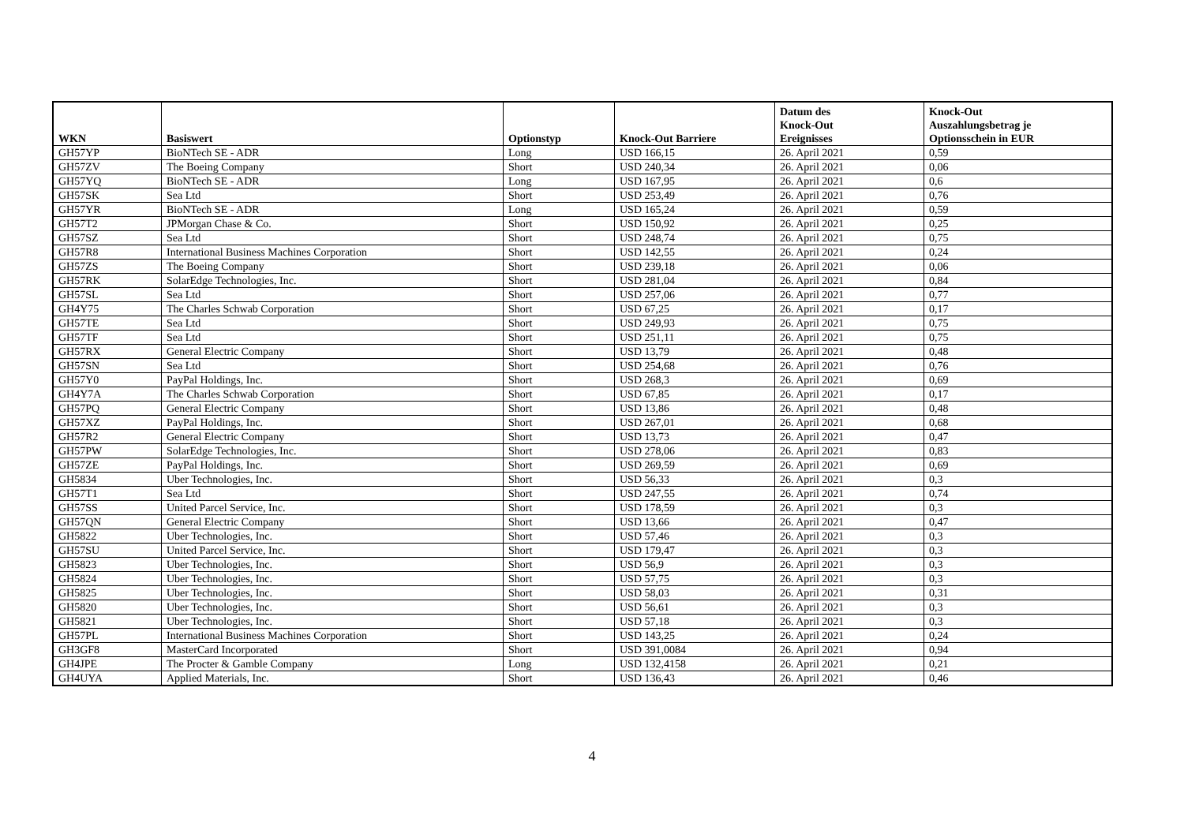| WKN | Basiswert | Optionstyp | Knock-Out Barriere | Datum des Knock-Out Ereignisses | Knock-Out Auszahlungsbetrag je Optionsschein in EUR |
| --- | --- | --- | --- | --- | --- |
| GH57YP | BioNTech SE - ADR | Long | USD 166,15 | 26. April 2021 | 0,59 |
| GH57ZV | The Boeing Company | Short | USD 240,34 | 26. April 2021 | 0,06 |
| GH57YQ | BioNTech SE - ADR | Long | USD 167,95 | 26. April 2021 | 0,6 |
| GH57SK | Sea Ltd | Short | USD 253,49 | 26. April 2021 | 0,76 |
| GH57YR | BioNTech SE - ADR | Long | USD 165,24 | 26. April 2021 | 0,59 |
| GH57T2 | JPMorgan Chase & Co. | Short | USD 150,92 | 26. April 2021 | 0,25 |
| GH57SZ | Sea Ltd | Short | USD 248,74 | 26. April 2021 | 0,75 |
| GH57R8 | International Business Machines Corporation | Short | USD 142,55 | 26. April 2021 | 0,24 |
| GH57ZS | The Boeing Company | Short | USD 239,18 | 26. April 2021 | 0,06 |
| GH57RK | SolarEdge Technologies, Inc. | Short | USD 281,04 | 26. April 2021 | 0,84 |
| GH57SL | Sea Ltd | Short | USD 257,06 | 26. April 2021 | 0,77 |
| GH4Y75 | The Charles Schwab Corporation | Short | USD 67,25 | 26. April 2021 | 0,17 |
| GH57TE | Sea Ltd | Short | USD 249,93 | 26. April 2021 | 0,75 |
| GH57TF | Sea Ltd | Short | USD 251,11 | 26. April 2021 | 0,75 |
| GH57RX | General Electric Company | Short | USD 13,79 | 26. April 2021 | 0,48 |
| GH57SN | Sea Ltd | Short | USD 254,68 | 26. April 2021 | 0,76 |
| GH57Y0 | PayPal Holdings, Inc. | Short | USD 268,3 | 26. April 2021 | 0,69 |
| GH4Y7A | The Charles Schwab Corporation | Short | USD 67,85 | 26. April 2021 | 0,17 |
| GH57PQ | General Electric Company | Short | USD 13,86 | 26. April 2021 | 0,48 |
| GH57XZ | PayPal Holdings, Inc. | Short | USD 267,01 | 26. April 2021 | 0,68 |
| GH57R2 | General Electric Company | Short | USD 13,73 | 26. April 2021 | 0,47 |
| GH57PW | SolarEdge Technologies, Inc. | Short | USD 278,06 | 26. April 2021 | 0,83 |
| GH57ZE | PayPal Holdings, Inc. | Short | USD 269,59 | 26. April 2021 | 0,69 |
| GH5834 | Uber Technologies, Inc. | Short | USD 56,33 | 26. April 2021 | 0,3 |
| GH57T1 | Sea Ltd | Short | USD 247,55 | 26. April 2021 | 0,74 |
| GH57SS | United Parcel Service, Inc. | Short | USD 178,59 | 26. April 2021 | 0,3 |
| GH57QN | General Electric Company | Short | USD 13,66 | 26. April 2021 | 0,47 |
| GH5822 | Uber Technologies, Inc. | Short | USD 57,46 | 26. April 2021 | 0,3 |
| GH57SU | United Parcel Service, Inc. | Short | USD 179,47 | 26. April 2021 | 0,3 |
| GH5823 | Uber Technologies, Inc. | Short | USD 56,9 | 26. April 2021 | 0,3 |
| GH5824 | Uber Technologies, Inc. | Short | USD 57,75 | 26. April 2021 | 0,3 |
| GH5825 | Uber Technologies, Inc. | Short | USD 58,03 | 26. April 2021 | 0,31 |
| GH5820 | Uber Technologies, Inc. | Short | USD 56,61 | 26. April 2021 | 0,3 |
| GH5821 | Uber Technologies, Inc. | Short | USD 57,18 | 26. April 2021 | 0,3 |
| GH57PL | International Business Machines Corporation | Short | USD 143,25 | 26. April 2021 | 0,24 |
| GH3GF8 | MasterCard Incorporated | Short | USD 391,0084 | 26. April 2021 | 0,94 |
| GH4JPE | The Procter & Gamble Company | Long | USD 132,4158 | 26. April 2021 | 0,21 |
| GH4UYA | Applied Materials, Inc. | Short | USD 136,43 | 26. April 2021 | 0,46 |
4